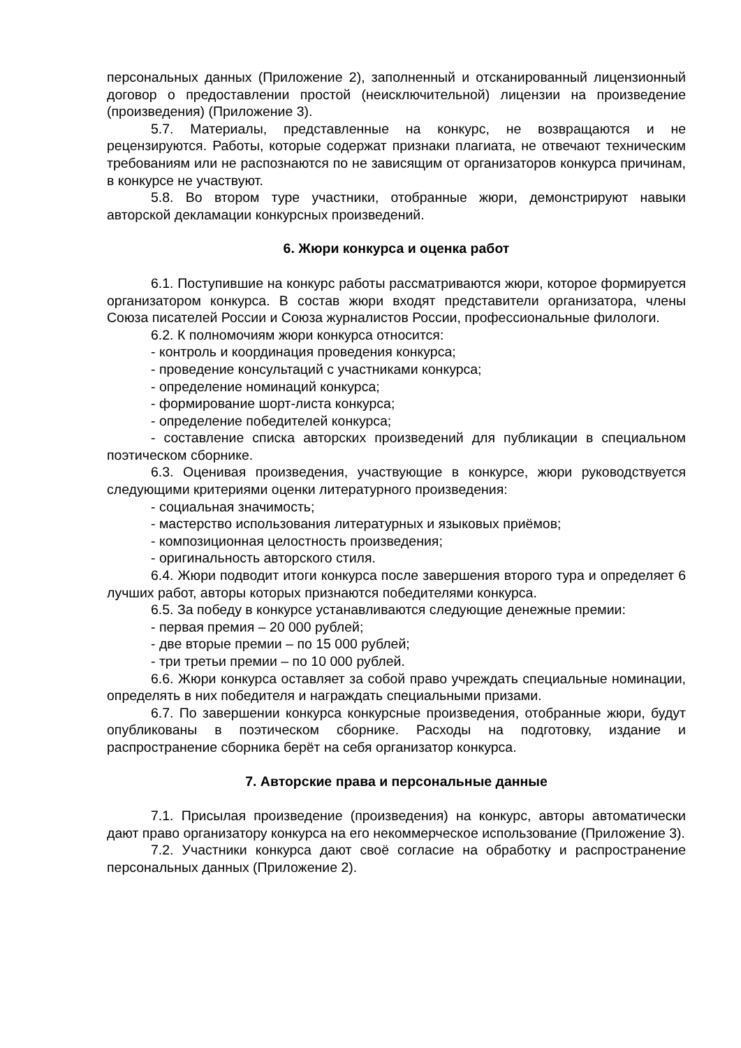персональных данных (Приложение 2), заполненный и отсканированный лицензионный договор о предоставлении простой (неисключительной) лицензии на произведение (произведения) (Приложение 3).
5.7. Материалы, представленные на конкурс, не возвращаются и не рецензируются. Работы, которые содержат признаки плагиата, не отвечают техническим требованиям или не распознаются по не зависящим от организаторов конкурса причинам, в конкурсе не участвуют.
5.8. Во втором туре участники, отобранные жюри, демонстрируют навыки авторской декламации конкурсных произведений.
6. Жюри конкурса и оценка работ
6.1. Поступившие на конкурс работы рассматриваются жюри, которое формируется организатором конкурса. В состав жюри входят представители организатора, члены Союза писателей России и Союза журналистов России, профессиональные филологи.
6.2. К полномочиям жюри конкурса относится:
- контроль и координация проведения конкурса;
- проведение консультаций с участниками конкурса;
- определение номинаций конкурса;
- формирование шорт-листа конкурса;
- определение победителей конкурса;
- составление списка авторских произведений для публикации в специальном поэтическом сборнике.
6.3. Оценивая произведения, участвующие в конкурсе, жюри руководствуется следующими критериями оценки литературного произведения:
- социальная значимость;
- мастерство использования литературных и языковых приёмов;
- композиционная целостность произведения;
- оригинальность авторского стиля.
6.4. Жюри подводит итоги конкурса после завершения второго тура и определяет 6 лучших работ, авторы которых признаются победителями конкурса.
6.5. За победу в конкурсе устанавливаются следующие денежные премии:
- первая премия – 20 000 рублей;
- две вторые премии – по 15 000 рублей;
- три третьи премии – по 10 000 рублей.
6.6. Жюри конкурса оставляет за собой право учреждать специальные номинации, определять в них победителя и награждать специальными призами.
6.7. По завершении конкурса конкурсные произведения, отобранные жюри, будут опубликованы в поэтическом сборнике. Расходы на подготовку, издание и распространение сборника берёт на себя организатор конкурса.
7. Авторские права и персональные данные
7.1. Присылая произведение (произведения) на конкурс, авторы автоматически дают право организатору конкурса на его некоммерческое использование (Приложение 3).
7.2. Участники конкурса дают своё согласие на обработку и распространение персональных данных (Приложение 2).